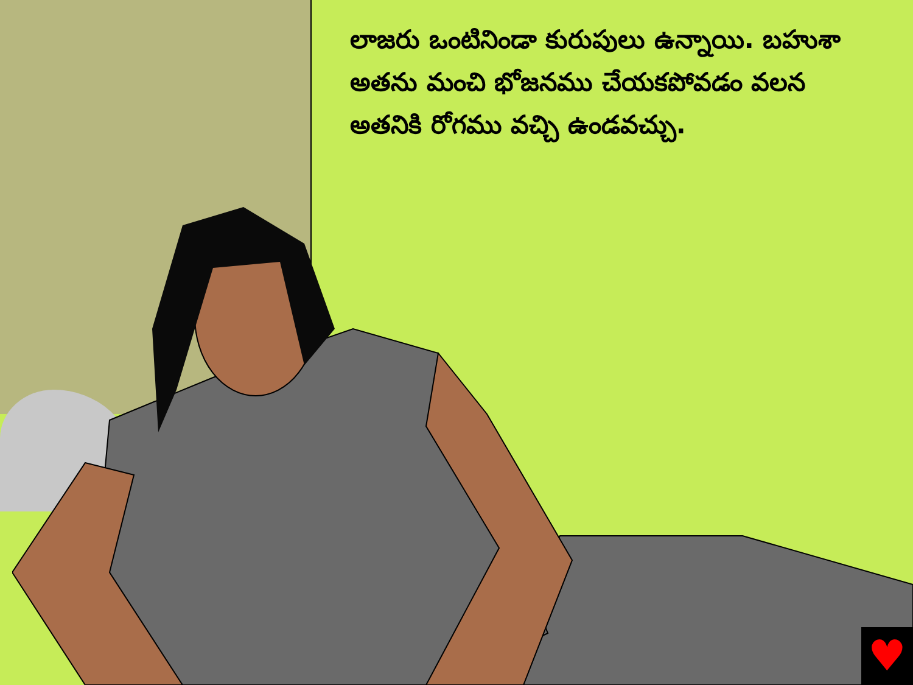లాజరు ఒంటినిండా కురుపులు ఉన్నాయి. బహుశా అతను మంచి భోజనము చేయకపోవడం వలన అతనికి రోగము వచ్చి ఉండవచ్చు.
♥